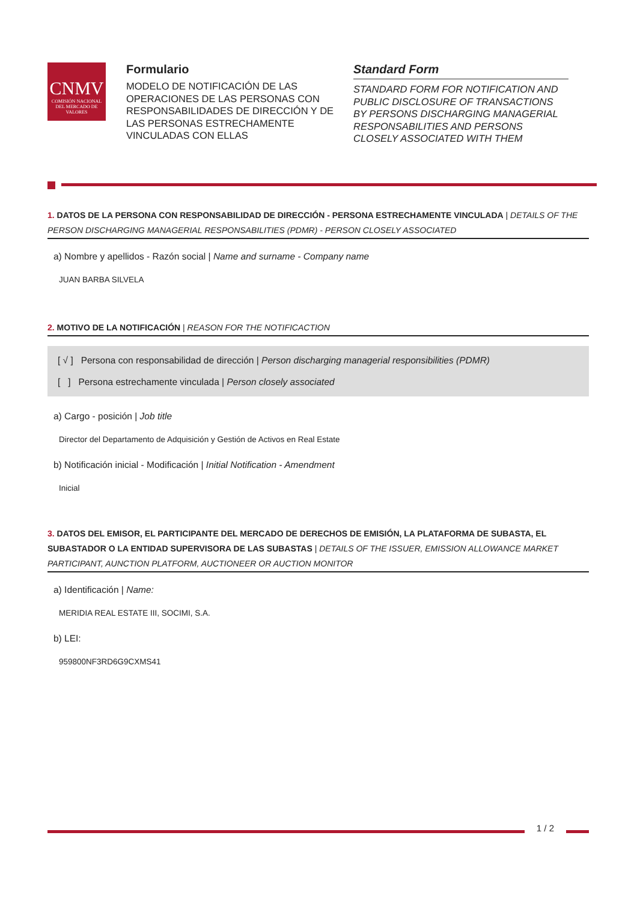CNMV
COMISIÓN NACIONAL DEL MERCADO DE VALORES
Formulario
MODELO DE NOTIFICACIÓN DE LAS OPERACIONES DE LAS PERSONAS CON RESPONSABILIDADES DE DIRECCIÓN Y DE LAS PERSONAS ESTRECHAMENTE VINCULADAS CON ELLAS
Standard Form
STANDARD FORM FOR NOTIFICATION AND PUBLIC DISCLOSURE OF TRANSACTIONS BY PERSONS DISCHARGING MANAGERIAL RESPONSABILITIES AND PERSONS CLOSELY ASSOCIATED WITH THEM
1. DATOS DE LA PERSONA CON RESPONSABILIDAD DE DIRECCIÓN - PERSONA ESTRECHAMENTE VINCULADA | DETAILS OF THE PERSON DISCHARGING MANAGERIAL RESPONSABILITIES (PDMR) - PERSON CLOSELY ASSOCIATED
a) Nombre y apellidos - Razón social | Name and surname - Company name
JUAN BARBA SILVELA
2. MOTIVO DE LA NOTIFICACIÓN | REASON FOR THE NOTIFICACTION
[ √ ] Persona con responsabilidad de dirección | Person discharging managerial responsibilities (PDMR)
[ ] Persona estrechamente vinculada | Person closely associated
a) Cargo - posición | Job title
Director del Departamento de Adquisición y Gestión de Activos en Real Estate
b) Notificación inicial - Modificación | Initial Notification - Amendment
Inicial
3. DATOS DEL EMISOR, EL PARTICIPANTE DEL MERCADO DE DERECHOS DE EMISIÓN, LA PLATAFORMA DE SUBASTA, EL SUBASTADOR O LA ENTIDAD SUPERVISORA DE LAS SUBASTAS | DETAILS OF THE ISSUER, EMISSION ALLOWANCE MARKET PARTICIPANT, AUNCTION PLATFORM, AUCTIONEER OR AUCTION MONITOR
a) Identificación | Name:
MERIDIA REAL ESTATE III, SOCIMI, S.A.
b) LEI:
959800NF3RD6G9CXMS41
1 / 2